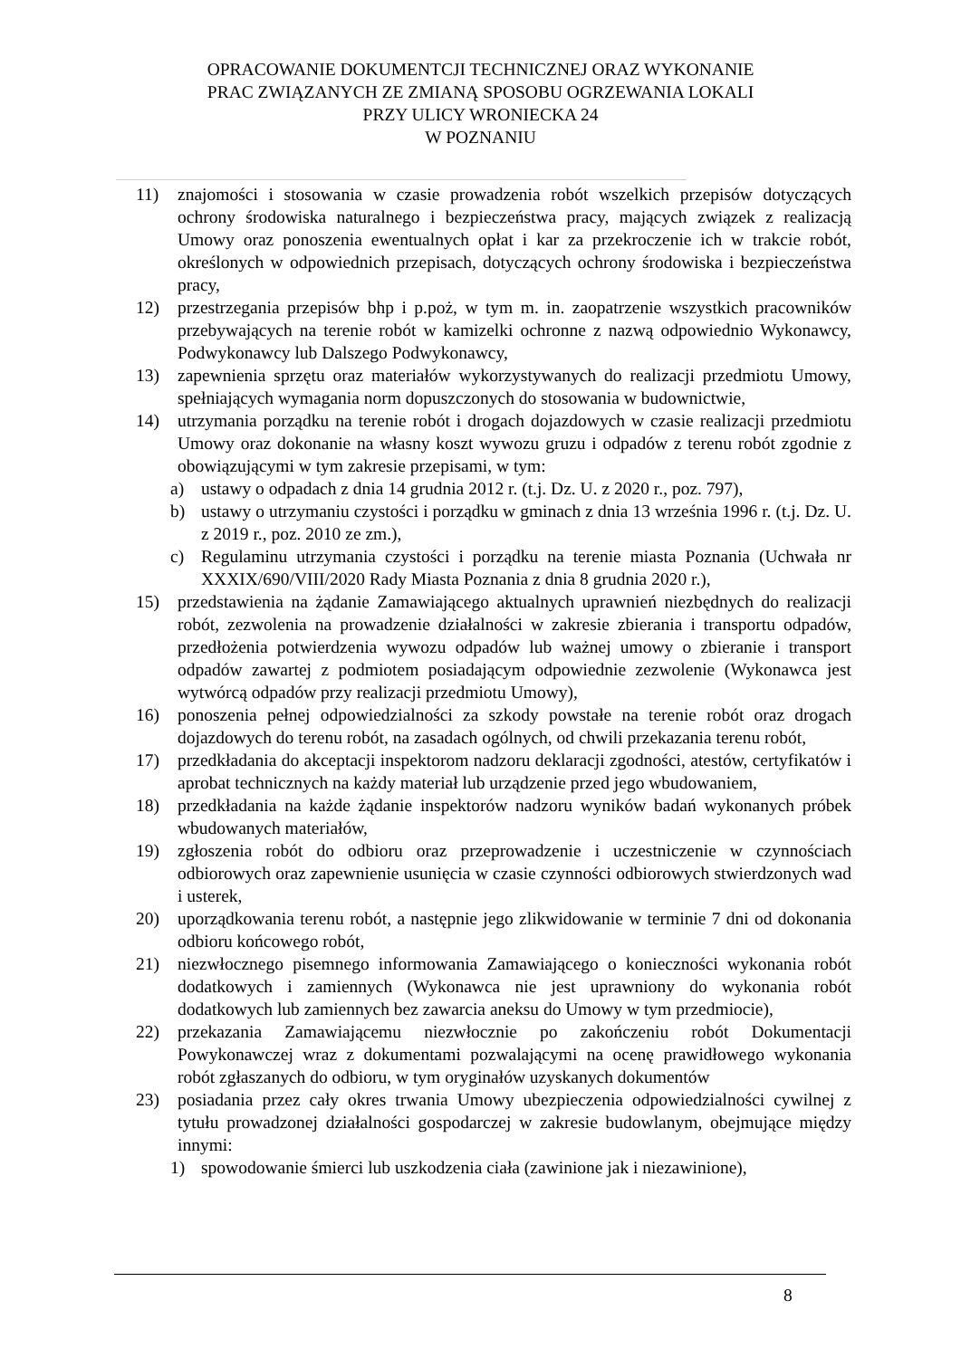OPRACOWANIE DOKUMENTCJI TECHNICZNEJ ORAZ WYKONANIE
PRAC ZWIĄZANYCH ZE ZMIANĄ SPOSOBU OGRZEWANIA LOKALI
PRZY ULICY WRONIECKA 24
W POZNANIU
11) znajomości i stosowania w czasie prowadzenia robót wszelkich przepisów dotyczących ochrony środowiska naturalnego i bezpieczeństwa pracy, mających związek z realizacją Umowy oraz ponoszenia ewentualnych opłat i kar za przekroczenie ich w trakcie robót, określonych w odpowiednich przepisach, dotyczących ochrony środowiska i bezpieczeństwa pracy,
12) przestrzegania przepisów bhp i p.poż, w tym m. in. zaopatrzenie wszystkich pracowników przebywających na terenie robót w kamizelki ochronne z nazwą odpowiednio Wykonawcy, Podwykonawcy lub Dalszego Podwykonawcy,
13) zapewnienia sprzętu oraz materiałów wykorzystywanych do realizacji przedmiotu Umowy, spełniających wymagania norm dopuszczonych do stosowania w budownictwie,
14) utrzymania porządku na terenie robót i drogach dojazdowych w czasie realizacji przedmiotu Umowy oraz dokonanie na własny koszt wywozu gruzu i odpadów z terenu robót zgodnie z obowiązującymi w tym zakresie przepisami, w tym:
a) ustawy o odpadach z dnia 14 grudnia 2012 r. (t.j. Dz. U. z 2020 r., poz. 797),
b) ustawy o utrzymaniu czystości i porządku w gminach z dnia 13 września 1996 r. (t.j. Dz. U. z 2019 r., poz. 2010 ze zm.),
c) Regulaminu utrzymania czystości i porządku na terenie miasta Poznania (Uchwała nr XXXIX/690/VIII/2020 Rady Miasta Poznania z dnia 8 grudnia 2020 r.),
15) przedstawienia na żądanie Zamawiającego aktualnych uprawnień niezbędnych do realizacji robót, zezwolenia na prowadzenie działalności w zakresie zbierania i transportu odpadów, przedłożenia potwierdzenia wywozu odpadów lub ważnej umowy o zbieranie i transport odpadów zawartej z podmiotem posiadającym odpowiednie zezwolenie (Wykonawca jest wytwórcą odpadów przy realizacji przedmiotu Umowy),
16) ponoszenia pełnej odpowiedzialności za szkody powstałe na terenie robót oraz drogach dojazdowych do terenu robót, na zasadach ogólnych, od chwili przekazania terenu robót,
17) przedkładania do akceptacji inspektorom nadzoru deklaracji zgodności, atestów, certyfikatów i aprobat technicznych na każdy materiał lub urządzenie przed jego wbudowaniem,
18) przedkładania na każde żądanie inspektorów nadzoru wyników badań wykonanych próbek wbudowanych materiałów,
19) zgłoszenia robót do odbioru oraz przeprowadzenie i uczestniczenie w czynnościach odbiorowych oraz zapewnienie usunięcia w czasie czynności odbiorowych stwierdzonych wad i usterek,
20) uporządkowania terenu robót, a następnie jego zlikwidowanie w terminie 7 dni od dokonania odbioru końcowego robót,
21) niezwłocznego pisemnego informowania Zamawiającego o konieczności wykonania robót dodatkowych i zamiennych (Wykonawca nie jest uprawniony do wykonania robót dodatkowych lub zamiennych bez zawarcia aneksu do Umowy w tym przedmiocie),
22) przekazania Zamawiającemu niezwłocznie po zakończeniu robót Dokumentacji Powykonawczej wraz z dokumentami pozwalającymi na ocenę prawidłowego wykonania robót zgłaszanych do odbioru, w tym oryginałów uzyskanych dokumentów
23) posiadania przez cały okres trwania Umowy ubezpieczenia odpowiedzialności cywilnej z tytułu prowadzonej działalności gospodarczej w zakresie budowlanym, obejmujące między innymi:
1) spowodowanie śmierci lub uszkodzenia ciała (zawinione jak i niezawinione),
8